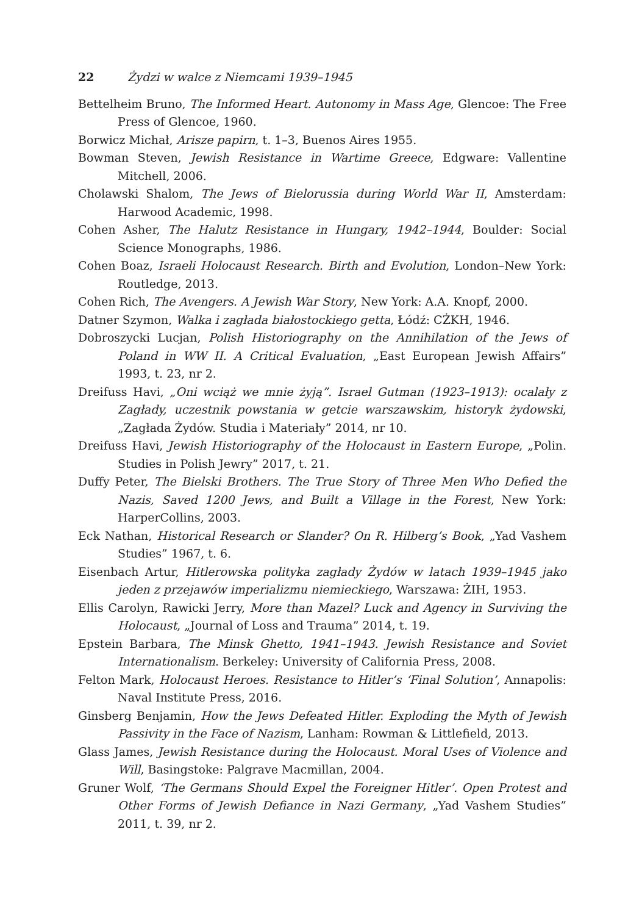22 Żydzi w walce z Niemcami 1939–1945
Bettelheim Bruno, The Informed Heart. Autonomy in Mass Age, Glencoe: The Free Press of Glencoe, 1960.
Borwicz Michał, Arisze papirn, t. 1–3, Buenos Aires 1955.
Bowman Steven, Jewish Resistance in Wartime Greece, Edgware: Vallentine Mitchell, 2006.
Cholawski Shalom, The Jews of Bielorussia during World War II, Amsterdam: Harwood Academic, 1998.
Cohen Asher, The Halutz Resistance in Hungary, 1942–1944, Boulder: Social Science Monographs, 1986.
Cohen Boaz, Israeli Holocaust Research. Birth and Evolution, London–New York: Routledge, 2013.
Cohen Rich, The Avengers. A Jewish War Story, New York: A.A. Knopf, 2000.
Datner Szymon, Walka i zagłada białostockiego getta, Łódź: CŻKH, 1946.
Dobroszycki Lucjan, Polish Historiography on the Annihilation of the Jews of Poland in WW II. A Critical Evaluation, „East European Jewish Affairs” 1993, t. 23, nr 2.
Dreifuss Havi, „Oni wciąż we mnie żyją”. Israel Gutman (1923–1913): ocalały z Zagłady, uczestnik powstania w getcie warszawskim, historyk żydowski, „Zagłada Żydów. Studia i Materiały” 2014, nr 10.
Dreifuss Havi, Jewish Historiography of the Holocaust in Eastern Europe, „Polin. Studies in Polish Jewry” 2017, t. 21.
Duffy Peter, The Bielski Brothers. The True Story of Three Men Who Defied the Nazis, Saved 1200 Jews, and Built a Village in the Forest, New York: HarperCollins, 2003.
Eck Nathan, Historical Research or Slander? On R. Hilberg’s Book, „Yad Vashem Studies” 1967, t. 6.
Eisenbach Artur, Hitlerowska polityka zagłady Żydów w latach 1939–1945 jako jeden z przejawów imperializmu niemieckiego, Warszawa: ŻIH, 1953.
Ellis Carolyn, Rawicki Jerry, More than Mazel? Luck and Agency in Surviving the Holocaust, „Journal of Loss and Trauma” 2014, t. 19.
Epstein Barbara, The Minsk Ghetto, 1941–1943. Jewish Resistance and Soviet Internationalism. Berkeley: University of California Press, 2008.
Felton Mark, Holocaust Heroes. Resistance to Hitler’s ‘Final Solution’, Annapolis: Naval Institute Press, 2016.
Ginsberg Benjamin, How the Jews Defeated Hitler. Exploding the Myth of Jewish Passivity in the Face of Nazism, Lanham: Rowman & Littlefield, 2013.
Glass James, Jewish Resistance during the Holocaust. Moral Uses of Violence and Will, Basingstoke: Palgrave Macmillan, 2004.
Gruner Wolf, ‘The Germans Should Expel the Foreigner Hitler’. Open Protest and Other Forms of Jewish Defiance in Nazi Germany, „Yad Vashem Studies” 2011, t. 39, nr 2.